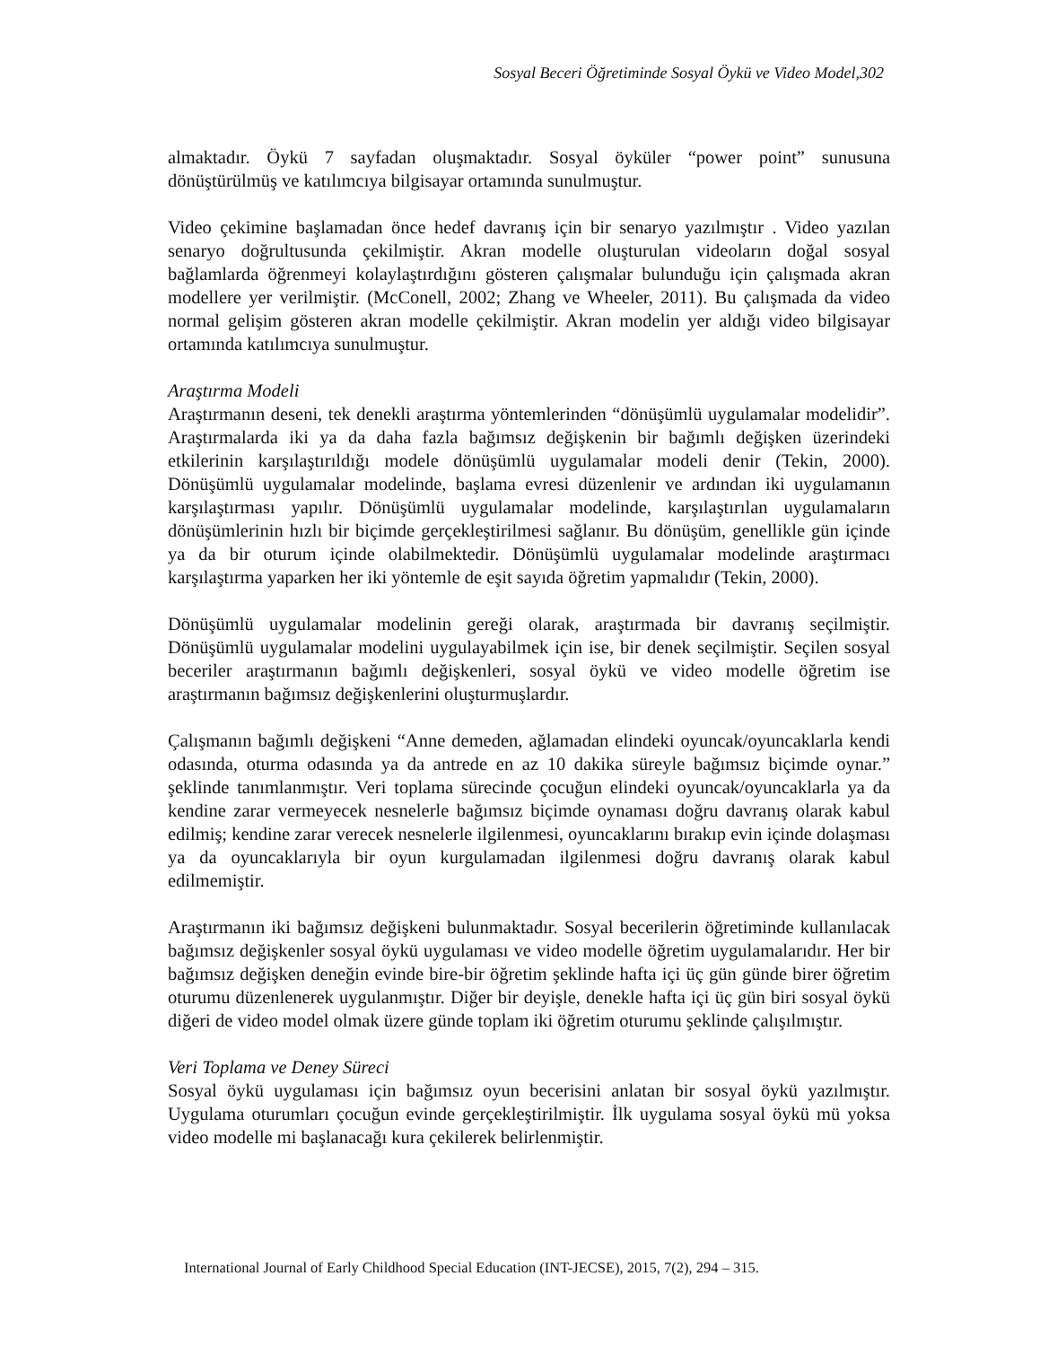Sosyal Beceri Öğretiminde Sosyal Öykü ve Video Model,302
almaktadır. Öykü 7 sayfadan oluşmaktadır. Sosyal öyküler “power point” sunusuna dönüştürülmüş ve katılımcıya bilgisayar ortamında sunulmuştur.
Video çekimine başlamadan önce hedef davranış için bir senaryo yazılmıştır . Video yazılan senaryo doğrultusunda çekilmiştir. Akran modelle oluşturulan videoların doğal sosyal bağlamlarda öğrenmeyi kolaylaştırdığını gösteren çalışmalar bulunduğu için çalışmada akran modellere yer verilmiştir. (McConell, 2002; Zhang ve Wheeler, 2011). Bu çalışmada da video normal gelişim gösteren akran modelle çekilmiştir. Akran modelin yer aldığı video bilgisayar ortamında katılımcıya sunulmuştur.
Araştırma Modeli
Araştırmanın deseni, tek denekli araştırma yöntemlerinden “dönüşümlü uygulamalar modelidir”. Araştırmalarda iki ya da daha fazla bağımsız değişkenin bir bağımlı değişken üzerindeki etkilerinin karşılaştırıldığı modele dönüşümlü uygulamalar modeli denir (Tekin, 2000). Dönüşümlü uygulamalar modelinde, başlama evresi düzenlenir ve ardından iki uygulamanın karşılaştırması yapılır. Dönüşümlü uygulamalar modelinde, karşılaştırılan uygulamaların dönüşümlerinin hızlı bir biçimde gerçekleştirilmesi sağlanır. Bu dönüşüm, genellikle gün içinde ya da bir oturum içinde olabilmektedir. Dönüşümlü uygulamalar modelinde araştırmacı karşılaştırma yaparken her iki yöntemle de eşit sayıda öğretim yapmalıdır (Tekin, 2000).
Dönüşümlü uygulamalar modelinin gereği olarak, araştırmada bir davranış seçilmiştir. Dönüşümlü uygulamalar modelini uygulayabilmek için ise, bir denek seçilmiştir. Seçilen sosyal beceriler araştırmanın bağımlı değişkenleri, sosyal öykü ve video modelle öğretim ise araştırmanın bağımsız değişkenlerini oluşturmuşlardır.
Çalışmanın bağımlı değişkeni “Anne demeden, ağlamadan elindeki oyuncak/oyuncaklarla kendi odasında, oturma odasında ya da antrede en az 10 dakika süreyle bağımsız biçimde oynar.” şeklinde tanımlanmıştır. Veri toplama sürecinde çocuğun elindeki oyuncak/oyuncaklarla ya da kendine zarar vermeyecek nesnelerle bağımsız biçimde oynaması doğru davranış olarak kabul edilmiş; kendine zarar verecek nesnelerle ilgilenmesi, oyuncaklarını bırakıp evin içinde dolaşması ya da oyuncaklarıyla bir oyun kurgulamadan ilgilenmesi doğru davranış olarak kabul edilmemiştir.
Araştırmanın iki bağımsız değişkeni bulunmaktadır. Sosyal becerilerin öğretiminde kullanılacak bağımsız değişkenler sosyal öykü uygulaması ve video modelle öğretim uygulamalarıdır. Her bir bağımsız değişken deneğin evinde bire-bir öğretim şeklinde hafta içi üç gün günde birer öğretim oturumu düzenlenerek uygulanmıştır. Diğer bir deyişle, denekle hafta içi üç gün biri sosyal öykü diğeri de video model olmak üzere günde toplam iki öğretim oturumu şeklinde çalışılmıştır.
Veri Toplama ve Deney Süreci
Sosyal öykü uygulaması için bağımsız oyun becerisini anlatan bir sosyal öykü yazılmıştır. Uygulama oturumları çocuğun evinde gerçekleştirilmiştir. İlk uygulama sosyal öykü mü yoksa video modelle mi başlanacağı kura çekilerek belirlenmiştir.
International Journal of Early Childhood Special Education (INT-JECSE), 2015, 7(2), 294 – 315.